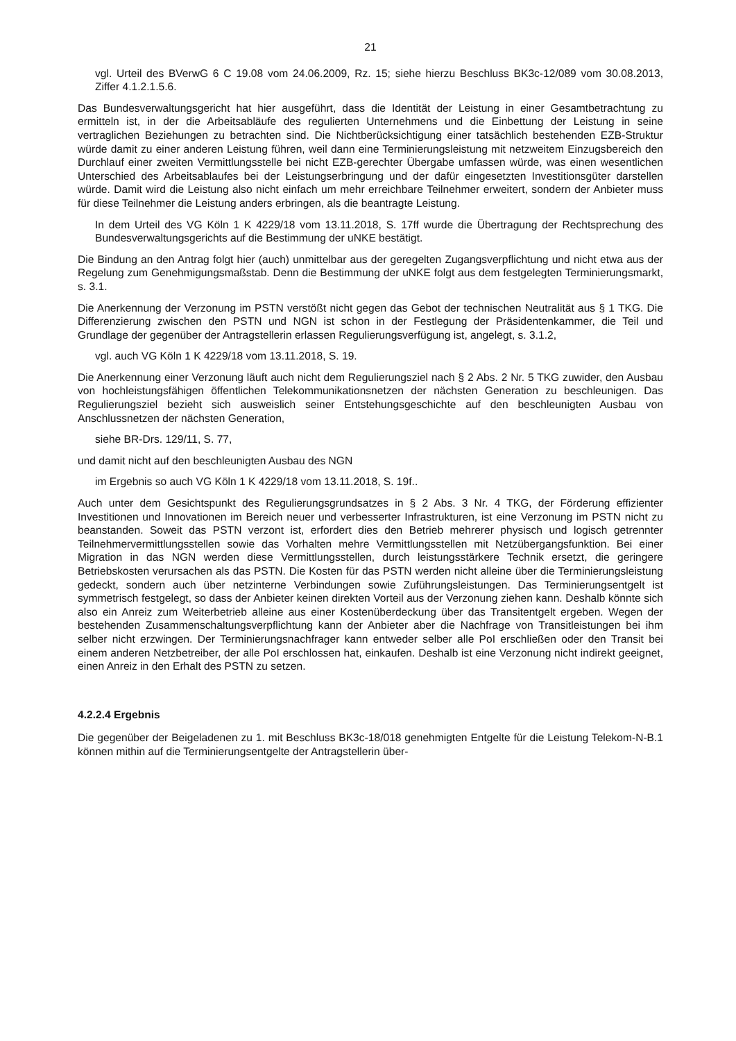21
vgl. Urteil des BVerwG 6 C 19.08 vom 24.06.2009, Rz. 15; siehe hierzu Beschluss BK3c-12/089 vom 30.08.2013, Ziffer 4.1.2.1.5.6.
Das Bundesverwaltungsgericht hat hier ausgeführt, dass die Identität der Leistung in einer Gesamtbetrachtung zu ermitteln ist, in der die Arbeitsabläufe des regulierten Unternehmens und die Einbettung der Leistung in seine vertraglichen Beziehungen zu betrachten sind. Die Nichtberücksichtigung einer tatsächlich bestehenden EZB-Struktur würde damit zu einer anderen Leistung führen, weil dann eine Terminierungsleistung mit netzweitem Einzugsbereich den Durchlauf einer zweiten Vermittlungsstelle bei nicht EZB-gerechter Übergabe umfassen würde, was einen wesentlichen Unterschied des Arbeitsablaufes bei der Leistungserbringung und der dafür eingesetzten Investitionsgüter darstellen würde. Damit wird die Leistung also nicht einfach um mehr erreichbare Teilnehmer erweitert, sondern der Anbieter muss für diese Teilnehmer die Leistung anders erbringen, als die beantragte Leistung.
In dem Urteil des VG Köln 1 K 4229/18 vom 13.11.2018, S. 17ff wurde die Übertragung der Rechtsprechung des Bundesverwaltungsgerichts auf die Bestimmung der uNKE bestätigt.
Die Bindung an den Antrag folgt hier (auch) unmittelbar aus der geregelten Zugangsverpflichtung und nicht etwa aus der Regelung zum Genehmigungsmaßstab. Denn die Bestimmung der uNKE folgt aus dem festgelegten Terminierungsmarkt, s. 3.1.
Die Anerkennung der Verzonung im PSTN verstößt nicht gegen das Gebot der technischen Neutralität aus § 1 TKG. Die Differenzierung zwischen den PSTN und NGN ist schon in der Festlegung der Präsidentenkammer, die Teil und Grundlage der gegenüber der Antragstellerin erlassen Regulierungsverfügung ist, angelegt, s. 3.1.2,
vgl. auch VG Köln 1 K 4229/18 vom 13.11.2018, S. 19.
Die Anerkennung einer Verzonung läuft auch nicht dem Regulierungsziel nach § 2 Abs. 2 Nr. 5 TKG zuwider, den Ausbau von hochleistungsfähigen öffentlichen Telekommunikationsnetzen der nächsten Generation zu beschleunigen. Das Regulierungsziel bezieht sich ausweislich seiner Entstehungsgeschichte auf den beschleunigten Ausbau von Anschlussnetzen der nächsten Generation,
siehe BR-Drs. 129/11, S. 77,
und damit nicht auf den beschleunigten Ausbau des NGN
im Ergebnis so auch VG Köln 1 K 4229/18 vom 13.11.2018, S. 19f..
Auch unter dem Gesichtspunkt des Regulierungsgrundsatzes in § 2 Abs. 3 Nr. 4 TKG, der Förderung effizienter Investitionen und Innovationen im Bereich neuer und verbesserter Infrastrukturen, ist eine Verzonung im PSTN nicht zu beanstanden. Soweit das PSTN verzont ist, erfordert dies den Betrieb mehrerer physisch und logisch getrennter Teilnehmervermittlungsstellen sowie das Vorhalten mehre Vermittlungsstellen mit Netzübergangsfunktion. Bei einer Migration in das NGN werden diese Vermittlungsstellen, durch leistungsstärkere Technik ersetzt, die geringere Betriebskosten verursachen als das PSTN. Die Kosten für das PSTN werden nicht alleine über die Terminierungsleistung gedeckt, sondern auch über netzinterne Verbindungen sowie Zuführungsleistungen. Das Terminierungsentgelt ist symmetrisch festgelegt, so dass der Anbieter keinen direkten Vorteil aus der Verzonung ziehen kann. Deshalb könnte sich also ein Anreiz zum Weiterbetrieb alleine aus einer Kostenüberdeckung über das Transitentgelt ergeben. Wegen der bestehenden Zusammenschaltungsverpflichtung kann der Anbieter aber die Nachfrage von Transitleistungen bei ihm selber nicht erzwingen. Der Terminierungsnachfrager kann entweder selber alle PoI erschließen oder den Transit bei einem anderen Netzbetreiber, der alle PoI erschlossen hat, einkaufen. Deshalb ist eine Verzonung nicht indirekt geeignet, einen Anreiz in den Erhalt des PSTN zu setzen.
4.2.2.4 Ergebnis
Die gegenüber der Beigeladenen zu 1. mit Beschluss BK3c-18/018 genehmigten Entgelte für die Leistung Telekom-N-B.1 können mithin auf die Terminierungsentgelte der Antragstellerin über-